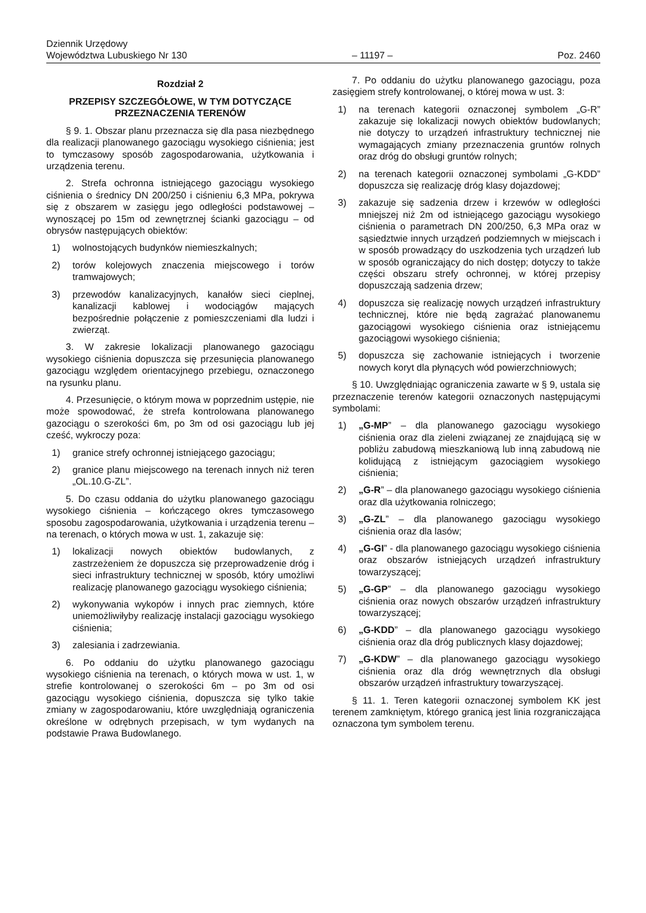Dziennik Urzędowy
Województwa Lubuskiego Nr 130
– 11197 –
Poz. 2460
Rozdział 2
PRZEPISY SZCZEGÓŁOWE, W TYM DOTYCZĄCE PRZEZNACZENIA TERENÓW
§ 9. 1. Obszar planu przeznacza się dla pasa niezbędnego dla realizacji planowanego gazociągu wysokiego ciśnienia; jest to tymczasowy sposób zagospodarowania, użytkowania i urządzenia terenu.
2. Strefa ochronna istniejącego gazociągu wysokiego ciśnienia o średnicy DN 200/250 i ciśnieniu 6,3 MPa, pokrywa się z obszarem w zasięgu jego odległości podstawowej – wynoszącej po 15m od zewnętrznej ścianki gazociągu – od obrysów następujących obiektów:
1) wolnostojących budynków niemieszkalnych;
2) torów kolejowych znaczenia miejscowego i torów tramwajowych;
3) przewodów kanalizacyjnych, kanałów sieci cieplnej, kanalizacji kablowej i wodociągów mających bezpośrednie połączenie z pomieszczeniami dla ludzi i zwierząt.
3. W zakresie lokalizacji planowanego gazociągu wysokiego ciśnienia dopuszcza się przesunięcia planowanego gazociągu względem orientacyjnego przebiegu, oznaczonego na rysunku planu.
4. Przesunięcie, o którym mowa w poprzednim ustępie, nie może spowodować, że strefa kontrolowana planowanego gazociągu o szerokości 6m, po 3m od osi gazociągu lub jej cześć, wykroczy poza:
1) granice strefy ochronnej istniejącego gazociągu;
2) granice planu miejscowego na terenach innych niż teren „OL.10.G-ZL”.
5. Do czasu oddania do użytku planowanego gazociągu wysokiego ciśnienia – kończącego okres tymczasowego sposobu zagospodarowania, użytkowania i urządzenia terenu – na terenach, o których mowa w ust. 1, zakazuje się:
1) lokalizacji nowych obiektów budowlanych, z zastrzeżeniem że dopuszcza się przeprowadzenie dróg i sieci infrastruktury technicznej w sposób, który umożliwi realizację planowanego gazociągu wysokiego ciśnienia;
2) wykonywania wykopów i innych prac ziemnych, które uniemożliwiłyby realizację instalacji gazociągu wysokiego ciśnienia;
3) zalesiania i zadrzewiania.
6. Po oddaniu do użytku planowanego gazociągu wysokiego ciśnienia na terenach, o których mowa w ust. 1, w strefie kontrolowanej o szerokości 6m – po 3m od osi gazociągu wysokiego ciśnienia, dopuszcza się tylko takie zmiany w zagospodarowaniu, które uwzględniają ograniczenia określone w odrębnych przepisach, w tym wydanych na podstawie Prawa Budowlanego.
7. Po oddaniu do użytku planowanego gazociągu, poza zasięgiem strefy kontrolowanej, o której mowa w ust. 3:
1) na terenach kategorii oznaczonej symbolem „G-R” zakazuje się lokalizacji nowych obiektów budowlanych; nie dotyczy to urządzeń infrastruktury technicznej nie wymagających zmiany przeznaczenia gruntów rolnych oraz dróg do obsługi gruntów rolnych;
2) na terenach kategorii oznaczonej symbolami „G-KDD” dopuszcza się realizację dróg klasy dojazdowej;
3) zakazuje się sadzenia drzew i krzewów w odległości mniejszej niż 2m od istniejącego gazociągu wysokiego ciśnienia o parametrach DN 200/250, 6,3 MPa oraz w sąsiedztwie innych urządzeń podziemnych w miejscach i w sposób prowadzący do uszkodzenia tych urządzeń lub w sposób ograniczający do nich dostęp; dotyczy to także części obszaru strefy ochronnej, w której przepisy dopuszczają sadzenia drzew;
4) dopuszcza się realizację nowych urządzeń infrastruktury technicznej, które nie będą zagrażać planowanemu gazociągowi wysokiego ciśnienia oraz istniejącemu gazociągowi wysokiego ciśnienia;
5) dopuszcza się zachowanie istniejących i tworzenie nowych koryt dla płynących wód powierzchniowych;
§ 10. Uwzględniając ograniczenia zawarte w § 9, ustala się przeznaczenie terenów kategorii oznaczonych następującymi symbolami:
1) „G-MP” – dla planowanego gazociągu wysokiego ciśnienia oraz dla zieleni związanej ze znajdującą się w pobliżu zabudową mieszkaniową lub inną zabudową nie kolidującą z istniejącym gazociągiem wysokiego ciśnienia;
2) „G-R” – dla planowanego gazociągu wysokiego ciśnienia oraz dla użytkowania rolniczego;
3) „G-ZL” – dla planowanego gazociągu wysokiego ciśnienia oraz dla lasów;
4) „G-GI” - dla planowanego gazociągu wysokiego ciśnienia oraz obszarów istniejących urządzeń infrastruktury towarzyszącej;
5) „G-GP” – dla planowanego gazociągu wysokiego ciśnienia oraz nowych obszarów urządzeń infrastruktury towarzyszącej;
6) „G-KDD” – dla planowanego gazociągu wysokiego ciśnienia oraz dla dróg publicznych klasy dojazdowej;
7) „G-KDW” – dla planowanego gazociągu wysokiego ciśnienia oraz dla dróg wewnętrznych dla obsługi obszarów urządzeń infrastruktury towarzyszącej.
§ 11. 1. Teren kategorii oznaczonej symbolem KK jest terenem zamkniętym, którego granicą jest linia rozgraniczająca oznaczona tym symbolem terenu.